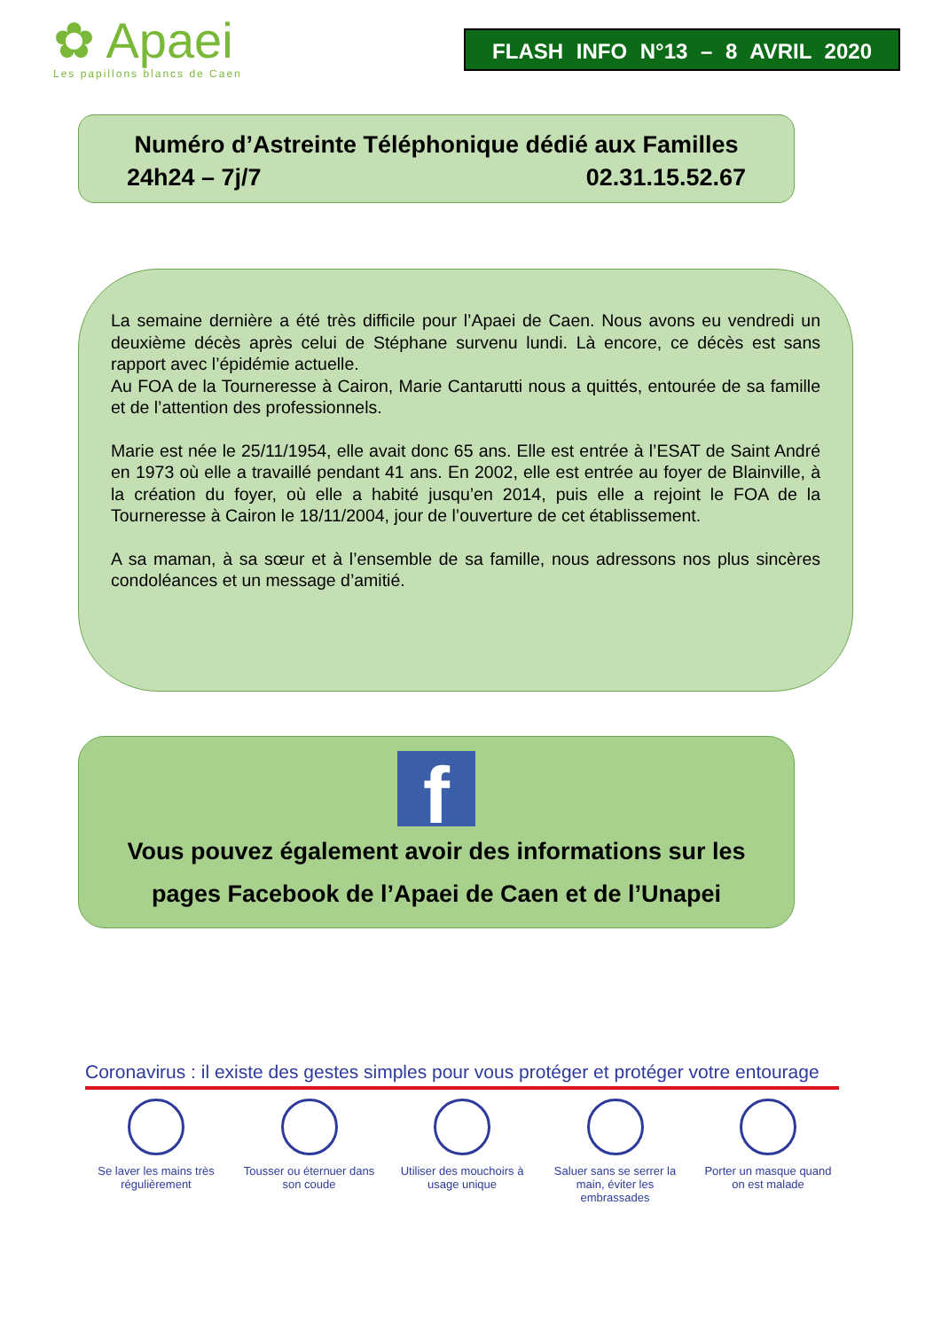✿ Apaei
Les papillons blancs de Caen
FLASH INFO N°13 – 8 AVRIL 2020
Numéro d’Astreinte Téléphonique dédié aux Familles
24h24 – 7j/7 02.31.15.52.67
La semaine dernière a été très difficile pour l’Apaei de Caen. Nous avons eu vendredi un deuxième décès après celui de Stéphane survenu lundi. Là encore, ce décès est sans rapport avec l’épidémie actuelle.
Au FOA de la Tourneresse à Cairon, Marie Cantarutti nous a quittés, entourée de sa famille et de l’attention des professionnels.
Marie est née le 25/11/1954, elle avait donc 65 ans. Elle est entrée à l’ESAT de Saint André en 1973 où elle a travaillé pendant 41 ans. En 2002, elle est entrée au foyer de Blainville, à la création du foyer, où elle a habité jusqu’en 2014, puis elle a rejoint le FOA de la Tourneresse à Cairon le 18/11/2004, jour de l’ouverture de cet établissement.
A sa maman, à sa sœur et à l’ensemble de sa famille, nous adressons nos plus sincères condoléances et un message d’amitié.
f
Vous pouvez également avoir des informations sur les
pages Facebook de l’Apaei de Caen et de l’Unapei
Coronavirus : il existe des gestes simples pour vous protéger et protéger votre entourage
Se laver les mains très régulièrement
Tousser ou éternuer dans son coude
Utiliser des mouchoirs à usage unique
Saluer sans se serrer la main, éviter les embrassades
Porter un masque quand on est malade